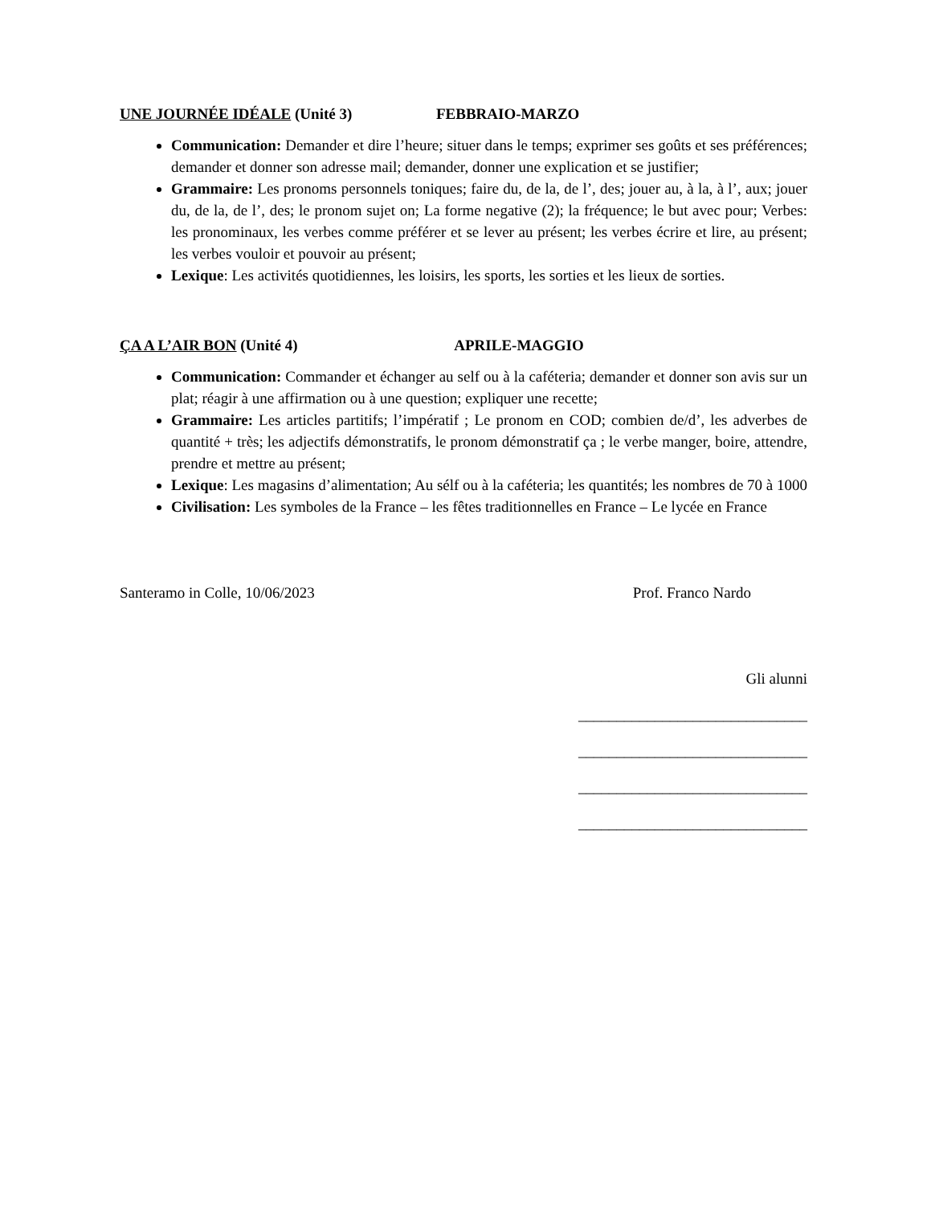UNE JOURNÉE IDÉALE (Unité 3) FEBBRAIO-MARZO
Communication: Demander et dire l’heure; situer dans le temps; exprimer ses goûts et ses préférences; demander et donner son adresse mail; demander, donner une explication et se justifier;
Grammaire: Les pronoms personnels toniques; faire du, de la, de l’, des; jouer au, à la, à l’, aux; jouer du, de la, de l’, des; le pronom sujet on; La forme negative (2); la fréquence; le but avec pour; Verbes: les pronominaux, les verbes comme préférer et se lever au présent; les verbes écrire et lire, au présent; les verbes vouloir et pouvoir au présent;
Lexique: Les activités quotidiennes, les loisirs, les sports, les sorties et les lieux de sorties.
ÇA A L’AIR BON (Unité 4) APRILE-MAGGIO
Communication: Commander et échanger au self ou à la caféteria; demander et donner son avis sur un plat; réagir à une affirmation ou à une question; expliquer une recette;
Grammaire: Les articles partitifs; l’impératif ; Le pronom en COD; combien de/d’, les adverbes de quantité + très; les adjectifs démonstratifs, le pronom démonstratif ça ; le verbe manger, boire, attendre, prendre et mettre au présent;
Lexique: Les magasins d’alimentation; Au sélf ou à la caféteria; les quantités; les nombres de 70 à 1000
Civilisation: Les symboles de la France – les fêtes traditionnelles en France – Le lycée en France
Santeramo in Colle, 10/06/2023 Prof. Franco Nardo
Gli alunni
______________________________
______________________________
______________________________
______________________________